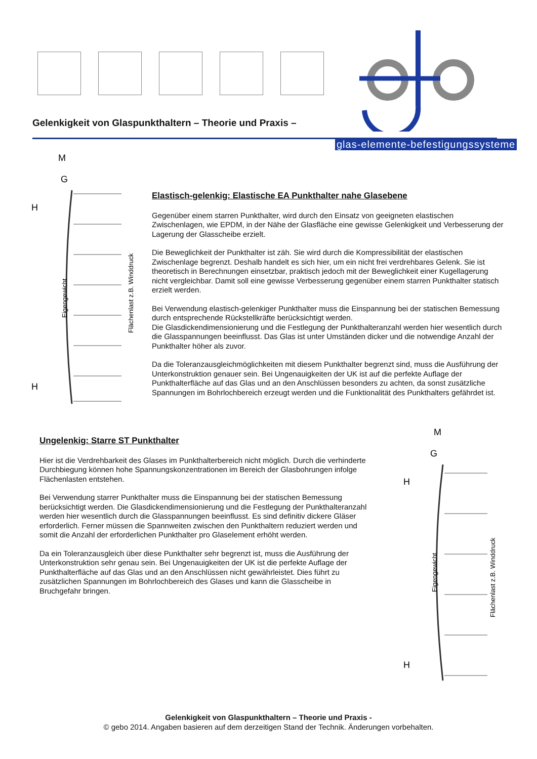Gelenkigkeit von Glaspunkthaltern – Theorie und Praxis –
glas-elemente-befestigungssysteme
M
G
H
H
Eigengewicht
Flächenlast z.B. Winddruck
Elastisch-gelenkig: Elastische EA Punkthalter nahe Glasebene
Gegenüber einem starren Punkthalter, wird durch den Einsatz von geeigneten elastischen Zwischenlagen, wie EPDM, in der Nähe der Glasfläche eine gewisse Gelenkigkeit und Verbesserung der Lagerung der Glasscheibe erzielt.
Die Beweglichkeit der Punkthalter ist zäh. Sie wird durch die Kompressibilität der elastischen Zwischenlage begrenzt. Deshalb handelt es sich hier, um ein nicht frei verdrehbares Gelenk. Sie ist theoretisch in Berechnungen einsetzbar, praktisch jedoch mit der Beweglichkeit einer Kugellagerung nicht vergleichbar. Damit soll eine gewisse Verbesserung gegenüber einem starren Punkthalter statisch erzielt werden.
Bei Verwendung elastisch-gelenkiger Punkthalter muss die Einspannung bei der statischen Bemessung durch entsprechende Rückstellkräfte berücksichtigt werden.
Die Glasdickendimensionierung und die Festlegung der Punkthalteranzahl werden hier wesentlich durch die Glasspannungen beeinflusst. Das Glas ist unter Umständen dicker und die notwendige Anzahl der Punkthalter höher als zuvor.
Da die Toleranzausgleichmöglichkeiten mit diesem Punkthalter begrenzt sind, muss die Ausführung der Unterkonstruktion genauer sein. Bei Ungenauigkeiten der UK ist auf die perfekte Auflage der Punkthalterfläche auf das Glas und an den Anschlüssen besonders zu achten, da sonst zusätzliche Spannungen im Bohrlochbereich erzeugt werden und die Funktionalität des Punkthalters gefährdet ist.
Ungelenkig: Starre ST Punkthalter
Hier ist die Verdrehbarkeit des Glases im Punkthalterbereich nicht möglich. Durch die verhinderte Durchbiegung können hohe Spannungskonzentrationen im Bereich der Glasbohrungen infolge Flächenlasten entstehen.
Bei Verwendung starrer Punkthalter muss die Einspannung bei der statischen Bemessung berücksichtigt werden. Die Glasdickendimensionierung und die Festlegung der Punkthalteranzahl werden hier wesentlich durch die Glasspannungen beeinflusst. Es sind definitiv dickere Gläser erforderlich. Ferner müssen die Spannweiten zwischen den Punkthaltern reduziert werden und somit die Anzahl der erforderlichen Punkthalter pro Glaselement erhöht werden.
Da ein Toleranzausgleich über diese Punkthalter sehr begrenzt ist, muss die Ausführung der Unterkonstruktion sehr genau sein. Bei Ungenauigkeiten der UK ist die perfekte Auflage der Punkthalterfläche auf das Glas und an den Anschlüssen nicht gewährleistet. Dies führt zu zusätzlichen Spannungen im Bohrlochbereich des Glases und kann die Glasscheibe in Bruchgefahr bringen.
M
G
H
H
Eigengewicht
Flächenlast z.B. Winddruck
Gelenkigkeit von Glaspunkthaltern – Theorie und Praxis -
© gebo 2014. Angaben basieren auf dem derzeitigen Stand der Technik. Änderungen vorbehalten.